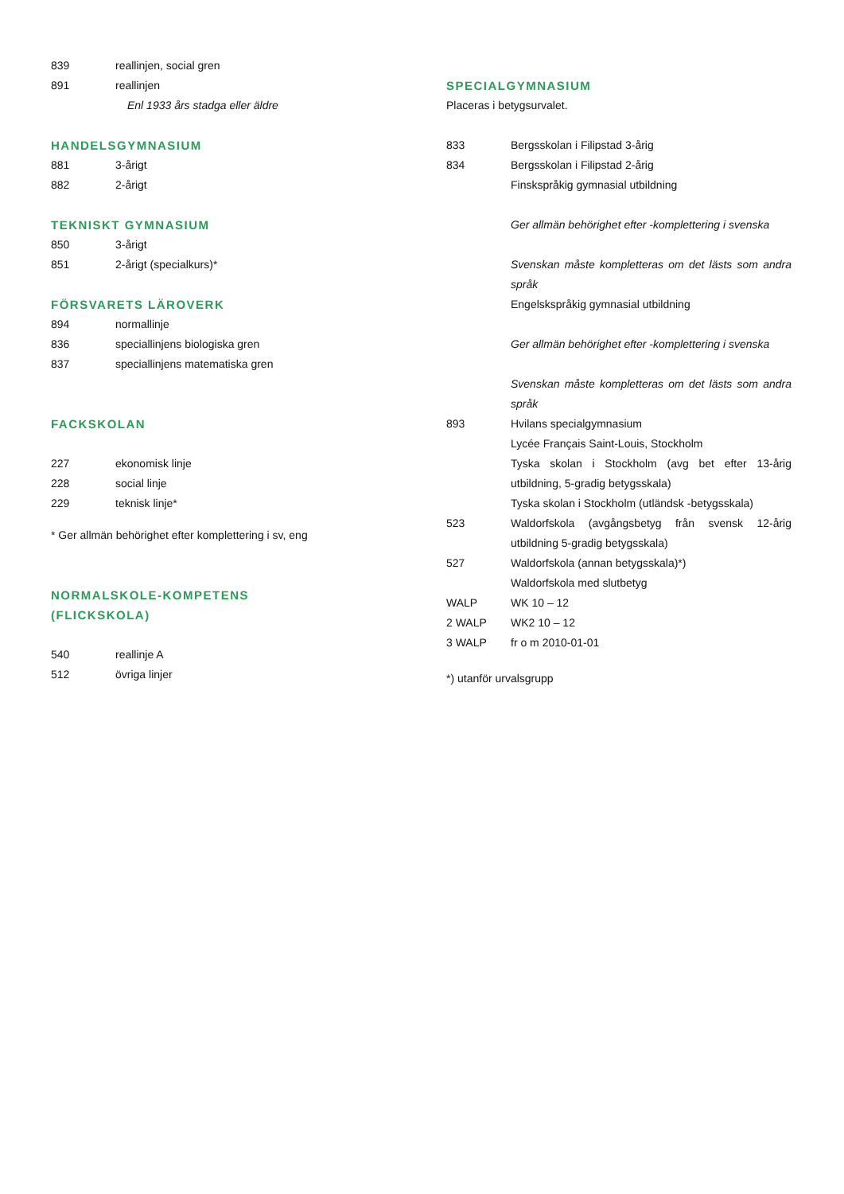839 reallinjen, social gren
891 reallinjen
Enl 1933 års stadga eller äldre
HANDELSGYMNASIUM
881 3-årigt
882 2-årigt
TEKNISKT GYMNASIUM
850 3-årigt
851 2-årigt (specialkurs)*
FÖRSVARETS LÄROVERK
894 normallinje
836 speciallinjens biologiska gren
837 speciallinjens matematiska gren
FACKSKOLAN
227 ekonomisk linje
228 social linje
229 teknisk linje*
* Ger allmän behörighet efter komplettering i sv, eng
NORMALSKOLE-KOMPETENS
(FLICKSKOLA)
540 reallinje A
512 övriga linjer
SPECIALGYMNASIUM
Placeras i betygsurvalet.
833 Bergsskolan i Filipstad 3-årig
834 Bergsskolan i Filipstad 2-årig
Finskspråkig gymnasial utbildning
Ger allmän behörighet efter -komplettering i svenska
Svenskan måste kompletteras om det lästs som andra språk
Engelskspråkig gymnasial utbildning
Ger allmän behörighet efter -komplettering i svenska
Svenskan måste kompletteras om det lästs som andra språk
893 Hvilans specialgymnasium
Lycée Français Saint-Louis, Stockholm
Tyska skolan i Stockholm (avg bet efter 13-årig utbildning, 5-gradig betygsskala)
Tyska skolan i Stockholm (utländsk -betygsskala)
523 Waldorfskola (avgångsbetyg från svensk 12-årig utbildning 5-gradig betygsskala)
527 Waldorfskola (annan betygsskala)*)
Waldorfskola med slutbetyg
WALP WK 10 – 12
2 WALP WK2 10 – 12
3 WALP fr o m 2010-01-01
*) utanför urvalsgrupp